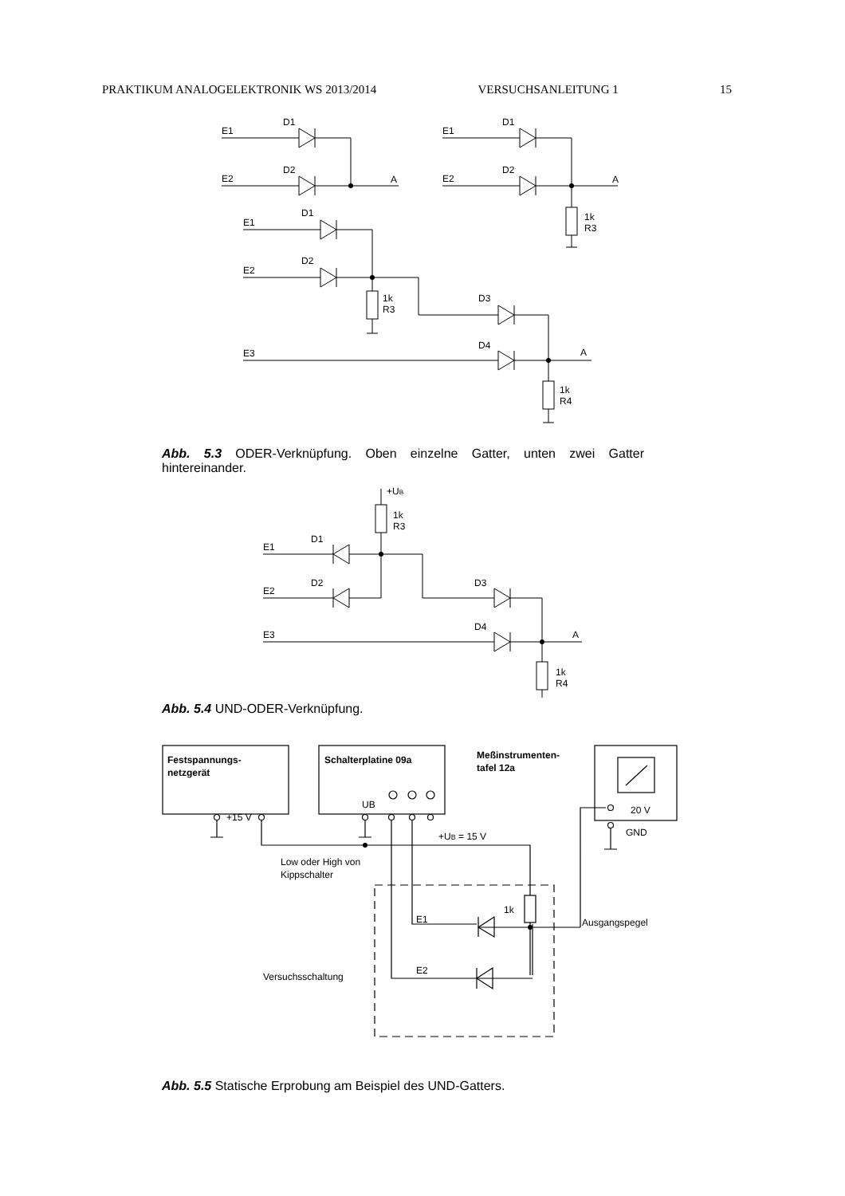PRAKTIKUM ANALOGELEKTRONIK WS 2013/2014 VERSUCHSANLEITUNG 1 15
E1
D1
E2
D2
A
E1
D1
E2
D2
A
1k
R3
E1
D1
E2
D2
1k
R3
D3
D4
E3
A
1k
R4
Abb. 5.3 ODER-Verknüpfung. Oben einzelne Gatter, unten zwei Gatter hintereinander.
+UB
1k
R3
E1
D1
E2
D2
D3
D4
E3
A
1k
R4
Abb. 5.4 UND-ODER-Verknüpfung.
Festspannungs-
netzgerät
+15 V
Schalterplatine 09a
UB
Meßinstrumenten-
tafel 12a
20 V
GND
+UB = 15 V
Low oder High von
Kippschalter
1k
E1
E2
Ausgangspegel
Versuchsschaltung
Abb. 5.5 Statische Erprobung am Beispiel des UND-Gatters.